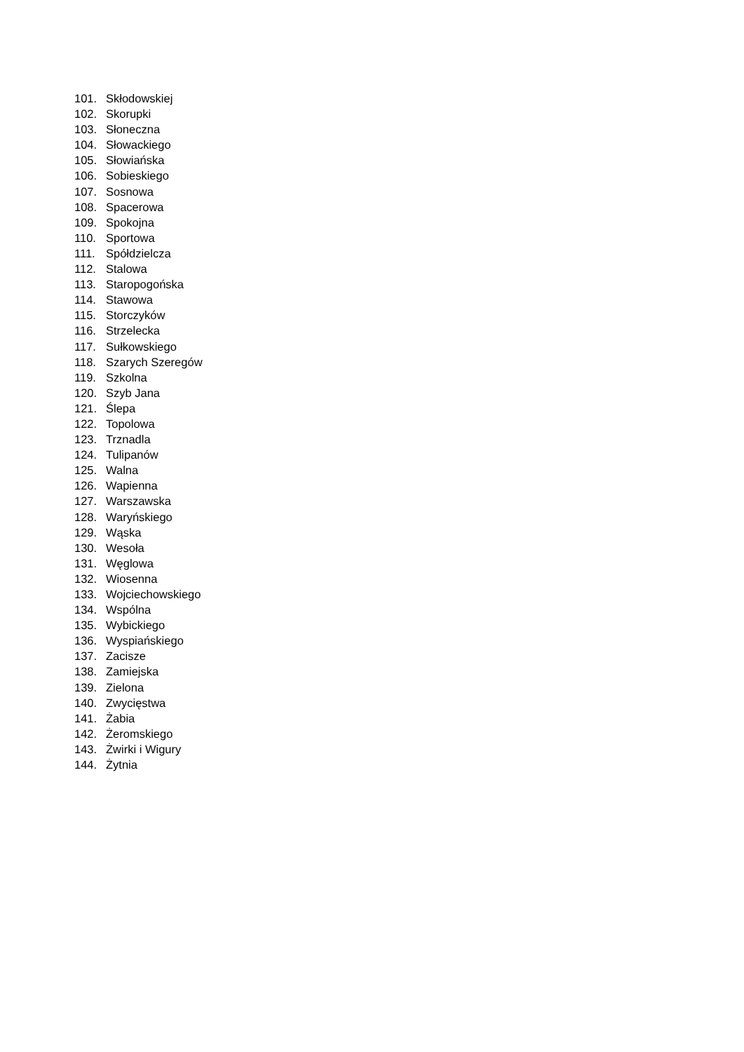101. Skłodowskiej
102. Skorupki
103. Słoneczna
104. Słowackiego
105. Słowiańska
106. Sobieskiego
107. Sosnowa
108. Spacerowa
109. Spokojna
110. Sportowa
111. Spółdzielcza
112. Stalowa
113. Staropogońska
114. Stawowa
115. Storczyków
116. Strzelecka
117. Sułkowskiego
118. Szarych Szeregów
119. Szkolna
120. Szyb Jana
121. Ślepa
122. Topolowa
123. Trznadla
124. Tulipanów
125. Walna
126. Wapienna
127. Warszawska
128. Waryńskiego
129. Wąska
130. Wesoła
131. Węglowa
132. Wiosenna
133. Wojciechowskiego
134. Wspólna
135. Wybickiego
136. Wyspiańskiego
137. Zacisze
138. Zamiejska
139. Zielona
140. Zwycięstwa
141. Żabia
142. Żeromskiego
143. Żwirki i Wigury
144. Żytnia